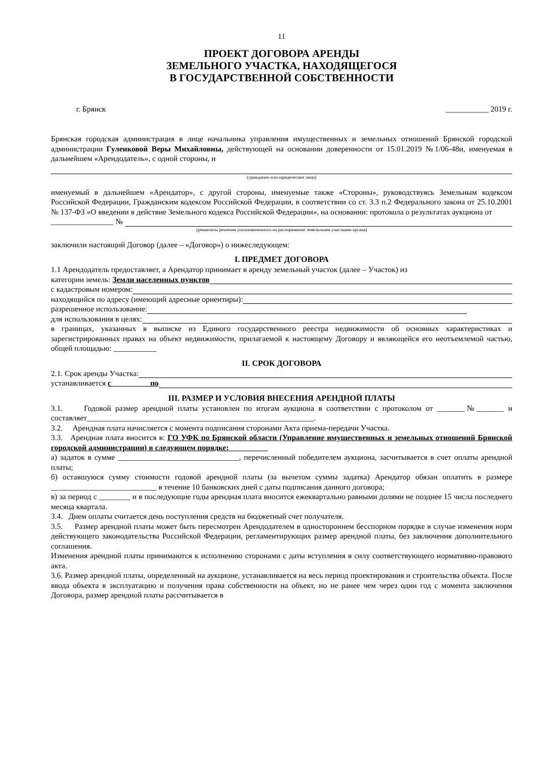11
ПРОЕКТ ДОГОВОРА АРЕНДЫ
ЗЕМЕЛЬНОГО УЧАСТКА, НАХОДЯЩЕГОСЯ
В ГОСУДАРСТВЕННОЙ СОБСТВЕННОСТИ
г. Брянск ___________ 2019 г.
Брянская городская администрация в лице начальника управления имущественных и земельных отношений Брянской городской администрации Гуленковой Веры Михайловны, действующей на основании доверенности от 15.01.2019 №1/06-48и, именуемая в дальнейшем «Арендодатель», с одной стороны, и
(гражданин или юридическое лицо)
именуемый в дальнейшем «Арендатор», с другой стороны, именуемые также «Стороны», руководствуясь Земельным кодексом Российской Федерации, Гражданским кодексом Российской Федерации, в соответствии со ст. 3.3 п.2 Федерального закона от 25.10.2001 № 137-ФЗ «О введении в действие Земельного кодекса Российской Федерации», на основании: протокола о результатах аукциона от
________________ №
(реквизиты решения уполномоченного на распоряжение земельными участками органа)
заключили настоящий Договор (далее – «Договор») о нижеследующем:
I. ПРЕДМЕТ ДОГОВОРА
1.1 Арендодатель предоставляет, а Арендатор принимает в аренду земельный участок (далее – Участок) из
категории земель: Земли населенных пунктов
с кадастровым номером:
находящийся по адресу (имеющий адресные ориентиры):
разрешенное использование:
для использования в целях:
в границах, указанных в выписке из Единого государственного реестра недвижимости об основных характеристиках и зарегистрированных правах на объект недвижимости, прилагаемой к настоящему Договору и являющейся его неотъемлемой частью, общей площадью: ___________
II. СРОК ДОГОВОРА
2.1. Срок аренды Участка:
устанавливается с по
III. РАЗМЕР И УСЛОВИЯ ВНЕСЕНИЯ АРЕНДНОЙ ПЛАТЫ
3.1. Годовой размер арендной платы установлен по итогам аукциона в соответствии с протоколом от _______№_______ и составляет__________________________________________________________.
3.2. Арендная плата начисляется с момента подписания сторонами Акта приема-передачи Участка.
3.3. Арендная плата вносится в: ГО УФК по Брянской области (Управление имущественных и земельных отношений Брянской городской администрации) в следующем порядке:
а) задаток в сумме _______________________________, перечисленный победителем аукциона, засчитывается в счет оплаты арендной платы;
б) оставшуюся сумму стоимости годовой арендной платы (за вычетом суммы задатка) Арендатор обязан оплатить в размере ___________________________ в течение 10 банковских дней с даты подписания данного договора;
в) за период с ________ и в последующие годы арендная плата вносится ежеквартально равными долями не позднее 15 числа последнего месяца квартала.
3.4. Днем оплаты считается день поступления средств на бюджетный счет получателя.
3.5. Размер арендной платы может быть пересмотрен Арендодателем в одностороннем бесспорном порядке в случае изменения норм действующего законодательства Российской Федерации, регламентирующих размер арендной платы, без заключения дополнительного соглашения.
Изменения арендной платы принимаются к исполнению сторонами с даты вступления в силу соответствующего нормативно-правового акта.
3.6. Размер арендной платы, определенный на аукционе, устанавливается на весь период проектирования и строительства объекта. После ввода объекта в эксплуатацию и получения права собственности на объект, но не ранее чем через один год с момента заключения Договора, размер арендной платы рассчитывается в